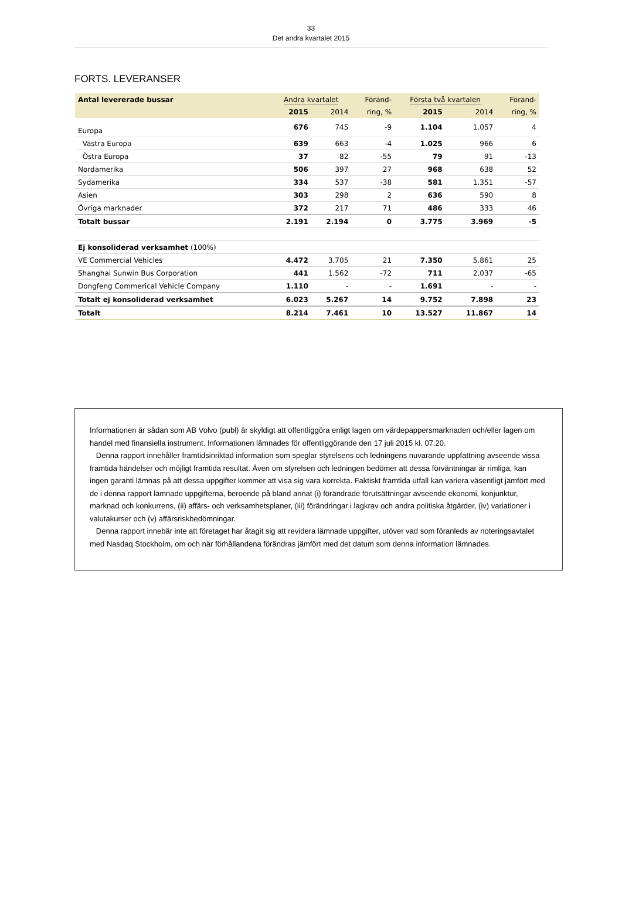33
Det andra kvartalet 2015
FORTS. LEVERANSER
| Antal levererade bussar | Andra kvartalet | | Föränd- | Första två kvartalen | | Föränd- |
| --- | --- | --- | --- | --- | --- | --- |
| | 2015 | 2014 | ring, % | 2015 | 2014 | ring, % |
| Europa | 676 | 745 | -9 | 1.104 | 1.057 | 4 |
| Västra Europa | 639 | 663 | -4 | 1.025 | 966 | 6 |
| Östra Europa | 37 | 82 | -55 | 79 | 91 | -13 |
| Nordamerika | 506 | 397 | 27 | 968 | 638 | 52 |
| Sydamerika | 334 | 537 | -38 | 581 | 1.351 | -57 |
| Asien | 303 | 298 | 2 | 636 | 590 | 8 |
| Övriga marknader | 372 | 217 | 71 | 486 | 333 | 46 |
| Totalt bussar | 2.191 | 2.194 | 0 | 3.775 | 3.969 | -5 |
| Ej konsoliderad verksamhet (100%) | | | | | | |
| VE Commercial Vehicles | 4.472 | 3.705 | 21 | 7.350 | 5.861 | 25 |
| Shanghai Sunwin Bus Corporation | 441 | 1.562 | -72 | 711 | 2.037 | -65 |
| Dongfeng Commerical Vehicle Company | 1.110 | - | - | 1.691 | - | - |
| Totalt ej konsoliderad verksamhet | 6.023 | 5.267 | 14 | 9.752 | 7.898 | 23 |
| Totalt | 8.214 | 7.461 | 10 | 13.527 | 11.867 | 14 |
Informationen är sådan som AB Volvo (publ) är skyldigt att offentliggöra enligt lagen om värdepappersmarknaden och/eller lagen om handel med finansiella instrument. Informationen lämnades för offentliggörande den 17 juli 2015 kl. 07.20.
Denna rapport innehåller framtidsinriktad information som speglar styrelsens och ledningens nuvarande uppfattning avseende vissa framtida händelser och möjligt framtida resultat. Även om styrelsen och ledningen bedömer att dessa förväntningar är rimliga, kan ingen garanti lämnas på att dessa uppgifter kommer att visa sig vara korrekta. Faktiskt framtida utfall kan variera väsentligt jämfört med de i denna rapport lämnade uppgifterna, beroende på bland annat (i) förändrade förutsättningar avseende ekonomi, konjunktur, marknad och konkurrens, (ii) affärs- och verksamhetsplaner, (iii) förändringar i lagkrav och andra politiska åtgärder, (iv) variationer i valutakurser och (v) affärsriskbedömningar.
Denna rapport innebär inte att företaget har åtagit sig att revidera lämnade uppgifter, utöver vad som föranleds av noteringsavtalet med Nasdaq Stockholm, om och när förhållandena förändras jämfört med det datum som denna information lämnades.